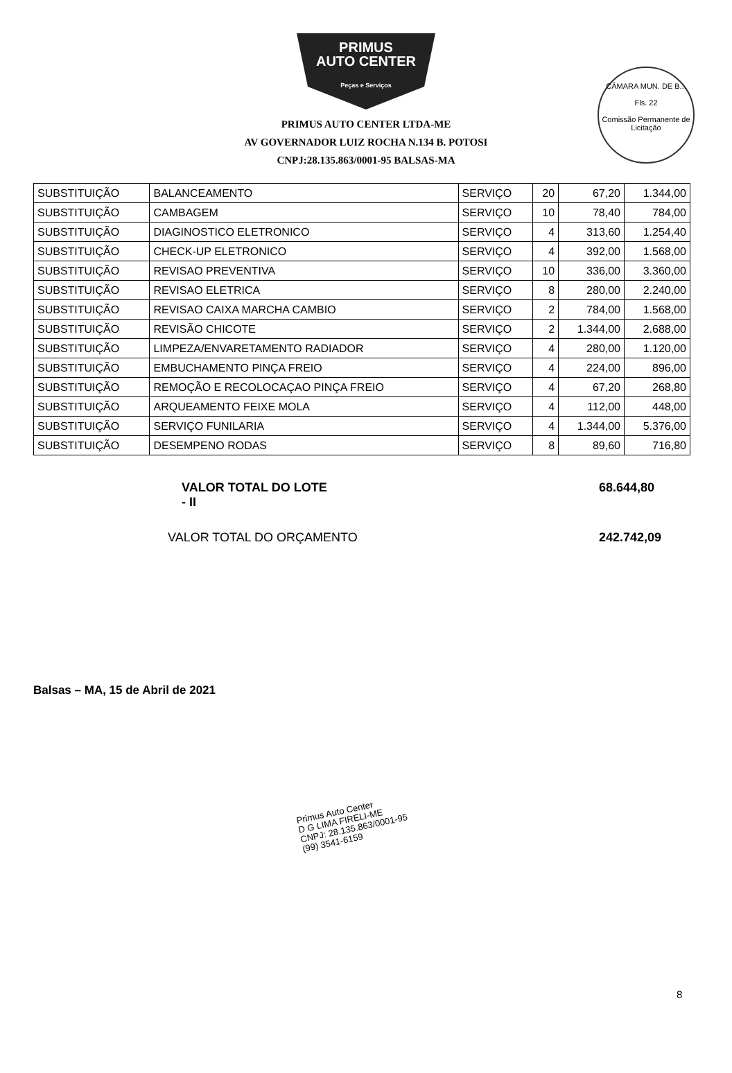PRIMUS
AUTO CENTER
Peças e Serviços
CÂMARA MUN. DE B...
Fls. 22
Comissão Permanente de Licitação
PRIMUS AUTO CENTER LTDA-ME
AV GOVERNADOR LUIZ ROCHA N.134 B. POTOSI
CNPJ:28.135.863/0001-95 BALSAS-MA
| SUBSTITUIÇÃO | BALANCEAMENTO | SERVIÇO | 20 | 67,20 | 1.344,00 |
| SUBSTITUIÇÃO | CAMBAGEM | SERVIÇO | 10 | 78,40 | 784,00 |
| SUBSTITUIÇÃO | DIAGINOSTICO ELETRONICO | SERVIÇO | 4 | 313,60 | 1.254,40 |
| SUBSTITUIÇÃO | CHECK-UP ELETRONICO | SERVIÇO | 4 | 392,00 | 1.568,00 |
| SUBSTITUIÇÃO | REVISAO PREVENTIVA | SERVIÇO | 10 | 336,00 | 3.360,00 |
| SUBSTITUIÇÃO | REVISAO ELETRICA | SERVIÇO | 8 | 280,00 | 2.240,00 |
| SUBSTITUIÇÃO | REVISAO CAIXA MARCHA CAMBIO | SERVIÇO | 2 | 784,00 | 1.568,00 |
| SUBSTITUIÇÃO | REVISÃO CHICOTE | SERVIÇO | 2 | 1.344,00 | 2.688,00 |
| SUBSTITUIÇÃO | LIMPEZA/ENVARETAMENTO RADIADOR | SERVIÇO | 4 | 280,00 | 1.120,00 |
| SUBSTITUIÇÃO | EMBUCHAMENTO PINÇA FREIO | SERVIÇO | 4 | 224,00 | 896,00 |
| SUBSTITUIÇÃO | REMOÇÃO E RECOLOCAÇAO PINÇA FREIO | SERVIÇO | 4 | 67,20 | 268,80 |
| SUBSTITUIÇÃO | ARQUEAMENTO FEIXE MOLA | SERVIÇO | 4 | 112,00 | 448,00 |
| SUBSTITUIÇÃO | SERVIÇO FUNILARIA | SERVIÇO | 4 | 1.344,00 | 5.376,00 |
| SUBSTITUIÇÃO | DESEMPENO RODAS | SERVIÇO | 8 | 89,60 | 716,80 |
VALOR TOTAL DO LOTE - II 68.644,80
VALOR TOTAL DO ORÇAMENTO 242.742,09
Balsas – MA, 15 de Abril de 2021
Primus Auto Center
D G LIMA FIRELI-ME
CNPJ: 28.135.863/0001-95
(99) 3541-6159
8